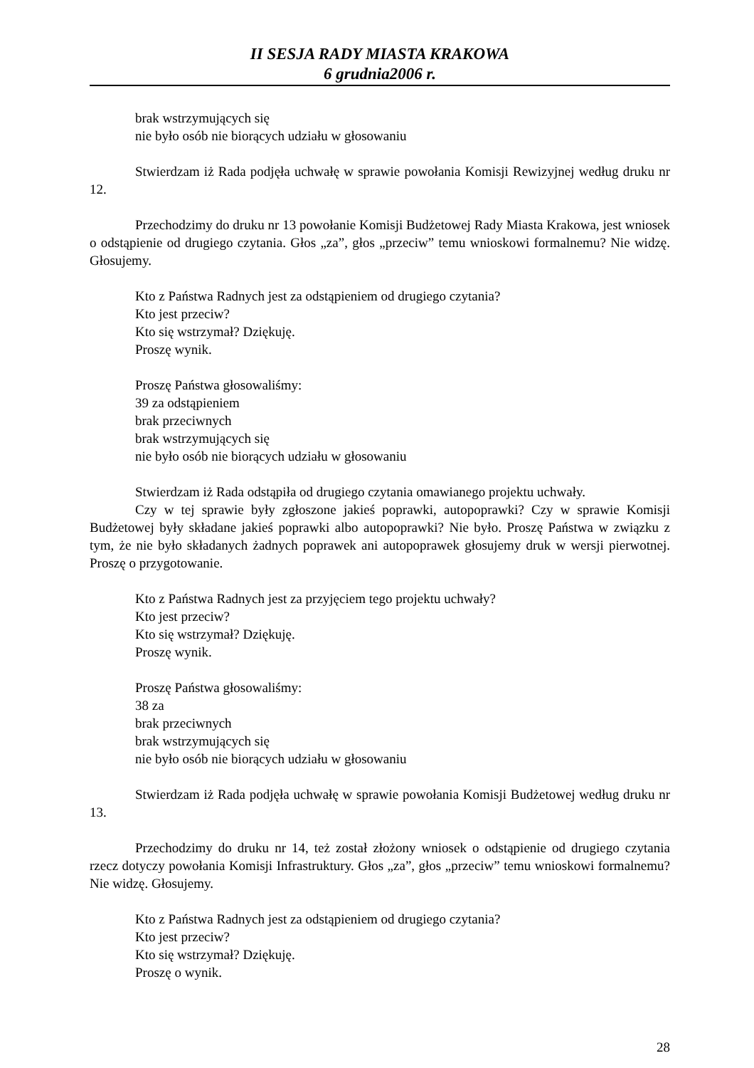II SESJA RADY MIASTA KRAKOWA
6 grudnia2006 r.
brak wstrzymujących się
nie było osób nie biorących udziału w głosowaniu
Stwierdzam iż Rada podjęła uchwałę w sprawie powołania Komisji Rewizyjnej według druku nr 12.
Przechodzimy do druku nr 13 powołanie Komisji Budżetowej Rady Miasta Krakowa, jest wniosek o odstąpienie od drugiego czytania. Głos „za”, głos „przeciw” temu wnioskowi formalnemu? Nie widzę. Głosujemy.
Kto z Państwa Radnych jest za odstąpieniem od drugiego czytania?
Kto jest przeciw?
Kto się wstrzymał? Dziękuję.
Proszę wynik.
Proszę Państwa głosowaliśmy:
39 za odstąpieniem
brak przeciwnych
brak wstrzymujących się
nie było osób nie biorących udziału w głosowaniu
Stwierdzam iż Rada odstąpiła od drugiego czytania omawianego projektu uchwały.
Czy w tej sprawie były zgłoszone jakieś poprawki, autopoprawki? Czy w sprawie Komisji Budżetowej były składane jakieś poprawki albo autopoprawki? Nie było. Proszę Państwa w związku z tym, że nie było składanych żadnych poprawek ani autopoprawek głosujemy druk w wersji pierwotnej. Proszę o przygotowanie.
Kto z Państwa Radnych jest za przyjęciem tego projektu uchwały?
Kto jest przeciw?
Kto się wstrzymał? Dziękuję.
Proszę wynik.
Proszę Państwa głosowaliśmy:
38 za
brak przeciwnych
brak wstrzymujących się
nie było osób nie biorących udziału w głosowaniu
Stwierdzam iż Rada podjęła uchwałę w sprawie powołania Komisji Budżetowej według druku nr 13.
Przechodzimy do druku nr 14, też został złożony wniosek o odstąpienie od drugiego czytania rzecz dotyczy powołania Komisji Infrastruktury. Głos „za”, głos „przeciw” temu wnioskowi formalnemu? Nie widzę. Głosujemy.
Kto z Państwa Radnych jest za odstąpieniem od drugiego czytania?
Kto jest przeciw?
Kto się wstrzymał? Dziękuję.
Proszę o wynik.
28